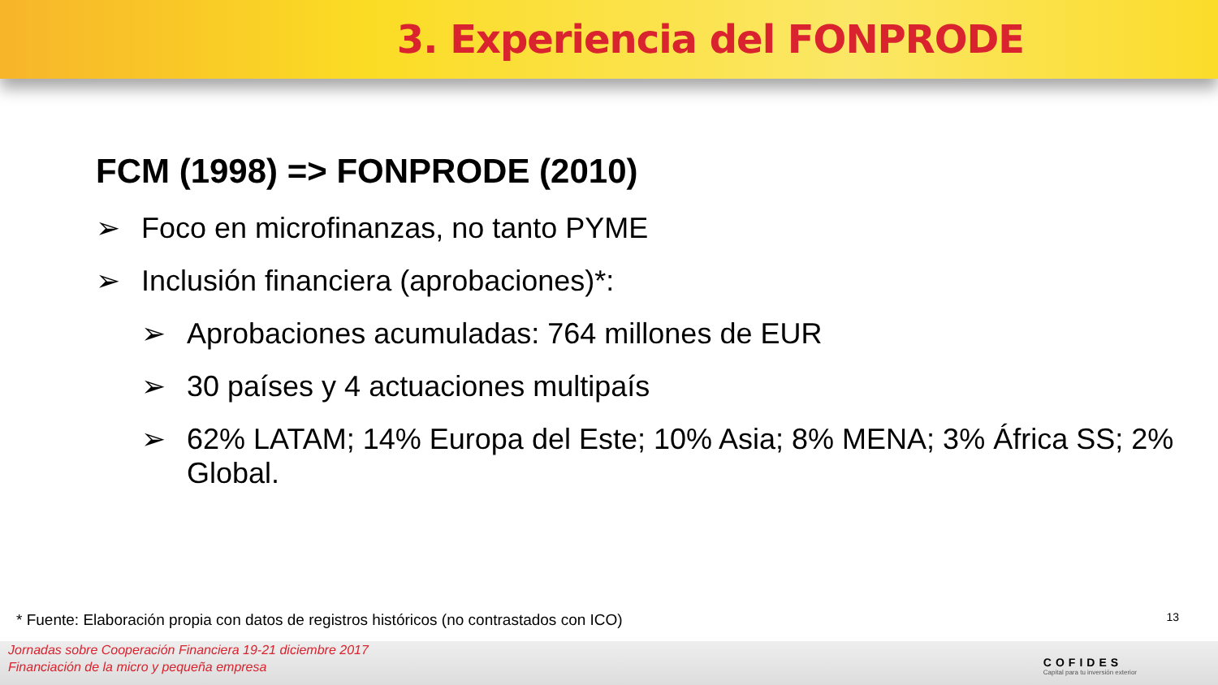3. Experiencia del FONPRODE
FCM (1998) => FONPRODE (2010)
➢ Foco en microfinanzas, no tanto PYME
➢ Inclusión financiera (aprobaciones)*:
➢ Aprobaciones acumuladas: 764 millones de EUR
➢ 30 países y 4 actuaciones multipaís
➢ 62% LATAM; 14% Europa del Este; 10% Asia; 8% MENA; 3% África SS; 2% Global.
* Fuente: Elaboración propia con datos de registros históricos (no contrastados con ICO)
13
Jornadas sobre Cooperación Financiera 19-21 diciembre 2017
Financiación de la micro y pequeña empresa
COFIDES
Capital para tu inversión exterior